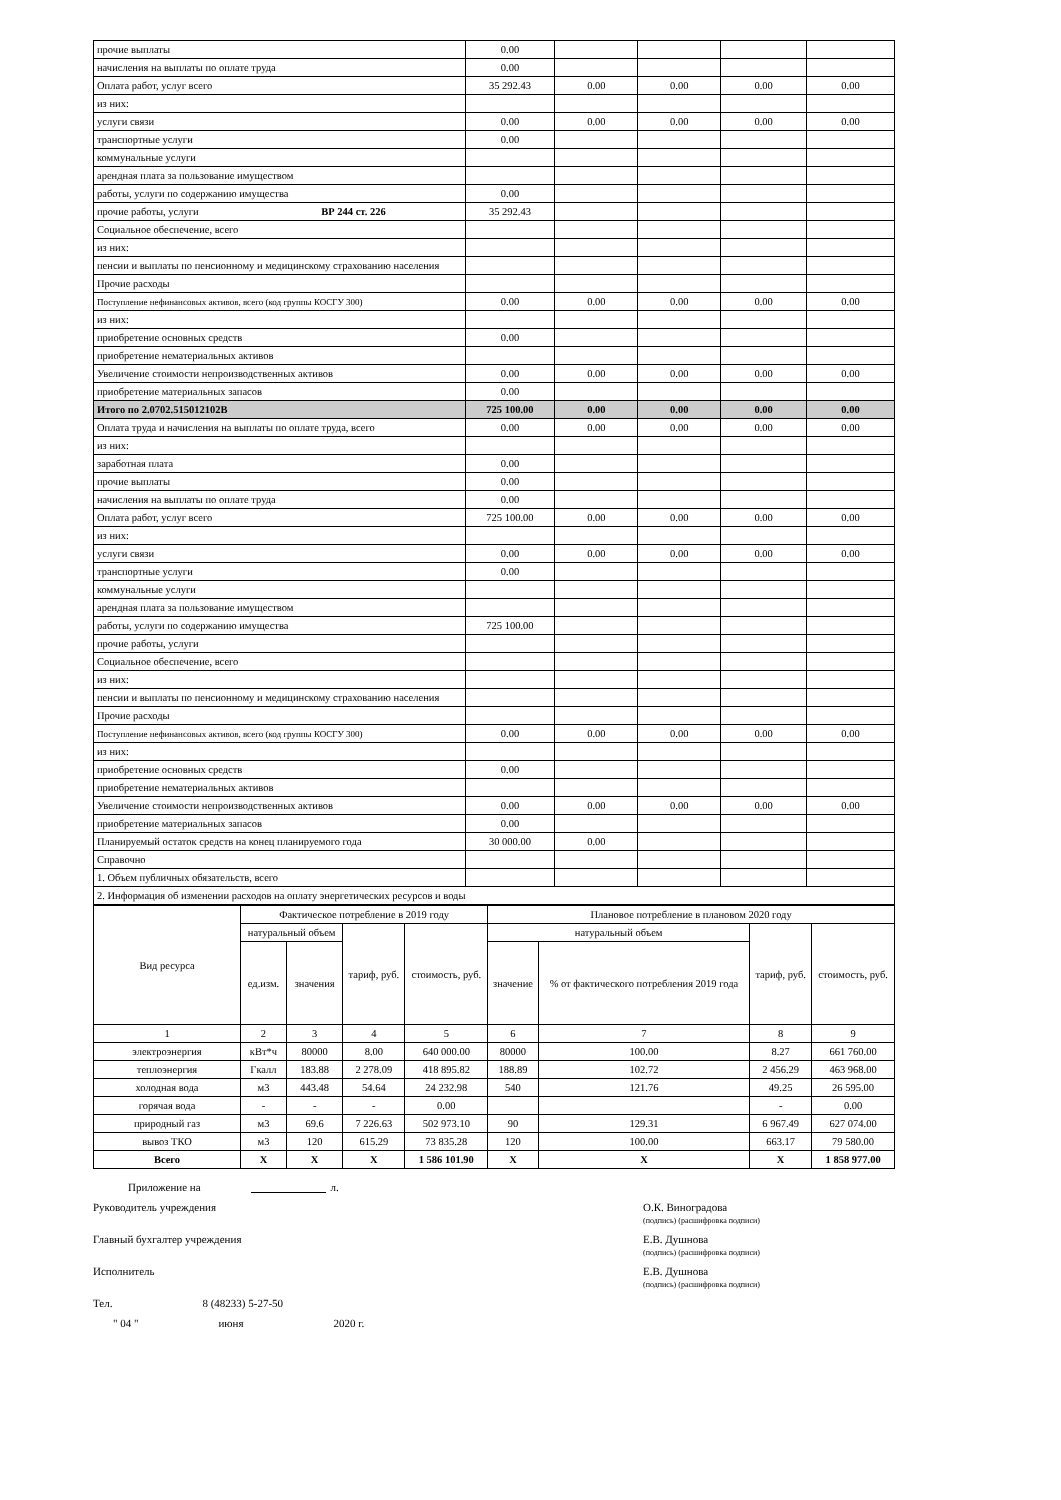| прочие выплаты | 0.00 | | | | |
| начисления на выплаты по оплате труда | 0.00 | | | | |
| Оплата работ, услуг всего | 35 292.43 | 0.00 | 0.00 | 0.00 | 0.00 |
| из них: | | | | | |
| услуги связи | 0.00 | 0.00 | 0.00 | 0.00 | 0.00 |
| транспортные услуги | 0.00 | | | | |
| коммунальные услуги | | | | | |
| арендная плата за пользование имуществом | | | | | |
| работы, услуги по содержанию имущества | 0.00 | | | | |
| прочие работы, услуги ВР 244 ст. 226 | 35 292.43 | | | | |
| Социальное обеспечение, всего | | | | | |
| из них: | | | | | |
| пенсии и выплаты по пенсионному и медицинскому страхованию населения | | | | | |
| Прочие расходы | | | | | |
| Поступление нефинансовых активов, всего (код группы КОСГУ 300) | 0.00 | 0.00 | 0.00 | 0.00 | 0.00 |
| из них: | | | | | |
| приобретение основных средств | 0.00 | | | | |
| приобретение нематериальных активов | | | | | |
| Увеличение стоимости непроизводственных активов | 0.00 | 0.00 | 0.00 | 0.00 | 0.00 |
| приобретение материальных запасов | 0.00 | | | | |
| Итого по 2.0702.515012102В | 725 100.00 | 0.00 | 0.00 | 0.00 | 0.00 |
| Оплата труда и начисления на выплаты по оплате труда, всего | 0.00 | 0.00 | 0.00 | 0.00 | 0.00 |
| из них: | | | | | |
| заработная плата | 0.00 | | | | |
| прочие выплаты | 0.00 | | | | |
| начисления на выплаты по оплате труда | 0.00 | | | | |
| Оплата работ, услуг всего | 725 100.00 | 0.00 | 0.00 | 0.00 | 0.00 |
| из них: | | | | | |
| услуги связи | 0.00 | 0.00 | 0.00 | 0.00 | 0.00 |
| транспортные услуги | 0.00 | | | | |
| коммунальные услуги | | | | | |
| арендная плата за пользование имуществом | | | | | |
| работы, услуги по содержанию имущества | 725 100.00 | | | | |
| прочие работы, услуги | | | | | |
| Социальное обеспечение, всего | | | | | |
| из них: | | | | | |
| пенсии и выплаты по пенсионному и медицинскому страхованию населения | | | | | |
| Прочие расходы | | | | | |
| Поступление нефинансовых активов, всего (код группы КОСГУ 300) | 0.00 | 0.00 | 0.00 | 0.00 | 0.00 |
| из них: | | | | | |
| приобретение основных средств | 0.00 | | | | |
| приобретение нематериальных активов | | | | | |
| Увеличение стоимости непроизводственных активов | 0.00 | 0.00 | 0.00 | 0.00 | 0.00 |
| приобретение материальных запасов | 0.00 | | | | |
| Планируемый остаток средств на конец планируемого года | 30 000.00 | 0.00 | | | |
| Справочно | | | | | |
| 1. Объем публичных обязательств, всего | | | | | |
| 2. Информация об изменении расходов на оплату энергетических ресурсов и воды | | | | | |
| Вид ресурса | Фактическое потребление в 2019 году | | | | Плановое потребление в плановом 2020 году | | | |
| --- | --- | --- | --- | --- | --- | --- | --- | --- |
| | натуральный объем | | тариф, руб. | стоимость, руб. | натуральный объем | | тариф, руб. | стоимость, руб. |
| | ед.изм. | значения | | | значение | % от фактического потребления 2019 года | | |
| 1 | 2 | 3 | 4 | 5 | 6 | 7 | 8 | 9 |
| электроэнергия | кВт*ч | 80000 | 8.00 | 640 000.00 | 80000 | 100.00 | 8.27 | 661 760.00 |
| теплоэнергия | Гкалл | 183.88 | 2 278.09 | 418 895.82 | 188.89 | 102.72 | 2 456.29 | 463 968.00 |
| холодная вода | м3 | 443.48 | 54.64 | 24 232.98 | 540 | 121.76 | 49.25 | 26 595.00 |
| горячая вода | - | - | - | 0.00 | | | - | 0.00 |
| природный газ | м3 | 69.6 | 7 226.63 | 502 973.10 | 90 | 129.31 | 6 967.49 | 627 074.00 |
| вывоз ТКО | м3 | 120 | 615.29 | 73 835.28 | 120 | 100.00 | 663.17 | 79 580.00 |
| Всего | X | X | X | 1 586 101.90 | X | X | X | 1 858 977.00 |
Приложение на л.
Руководитель учреждения О.К. Виноградова
(подпись) (расшифровка подписи)
Главный бухгалтер учреждения Е.В. Душнова
(подпись) (расшифровка подписи)
Исполнитель Е.В. Душнова
(подпись) (расшифровка подписи)
Тел. 8 (48233) 5-27-50
" 04 " июня 2020 г.